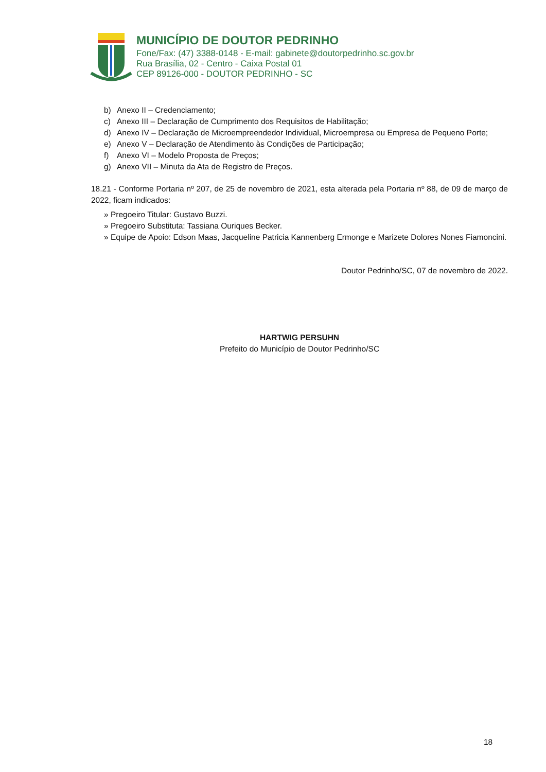MUNICÍPIO DE DOUTOR PEDRINHO
Fone/Fax: (47) 3388-0148 - E-mail: gabinete@doutorpedrinho.sc.gov.br
Rua Brasília, 02 - Centro - Caixa Postal 01
CEP 89126-000 - DOUTOR PEDRINHO - SC
b) Anexo II – Credenciamento;
c) Anexo III – Declaração de Cumprimento dos Requisitos de Habilitação;
d) Anexo IV – Declaração de Microempreendedor Individual, Microempresa ou Empresa de Pequeno Porte;
e) Anexo V – Declaração de Atendimento às Condições de Participação;
f) Anexo VI – Modelo Proposta de Preços;
g) Anexo VII – Minuta da Ata de Registro de Preços.
18.21 - Conforme Portaria nº 207, de 25 de novembro de 2021, esta alterada pela Portaria nº 88, de 09 de março de 2022, ficam indicados:
» Pregoeiro Titular: Gustavo Buzzi.
» Pregoeiro Substituta: Tassiana Ouriques Becker.
» Equipe de Apoio: Edson Maas, Jacqueline Patricia Kannenberg Ermonge e Marizete Dolores Nones Fiamoncini.
Doutor Pedrinho/SC, 07 de novembro de 2022.
HARTWIG PERSUHN
Prefeito do Município de Doutor Pedrinho/SC
18